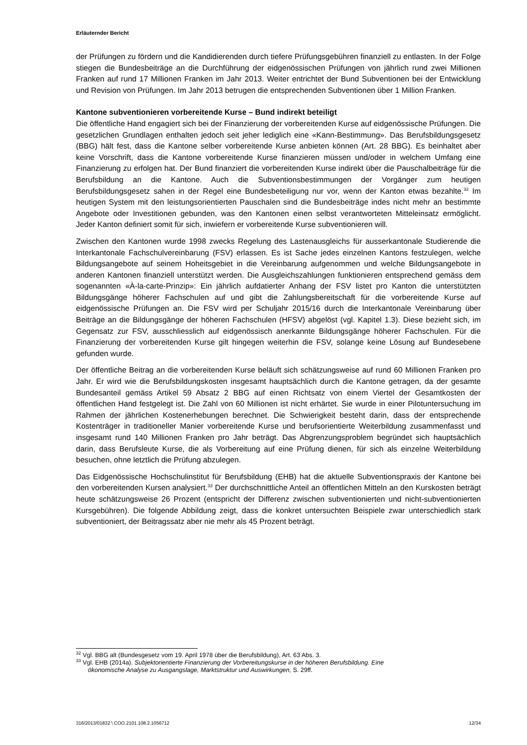Erläuternder Bericht
der Prüfungen zu fördern und die Kandidierenden durch tiefere Prüfungsgebühren finanziell zu entlasten. In der Folge stiegen die Bundesbeiträge an die Durchführung der eidgenössischen Prüfungen von jährlich rund zwei Millionen Franken auf rund 17 Millionen Franken im Jahr 2013. Weiter entrichtet der Bund Subventionen bei der Entwicklung und Revision von Prüfungen. Im Jahr 2013 betrugen die entsprechenden Subventionen über 1 Million Franken.
Kantone subventionieren vorbereitende Kurse – Bund indirekt beteiligt
Die öffentliche Hand engagiert sich bei der Finanzierung der vorbereitenden Kurse auf eidgenössische Prüfungen. Die gesetzlichen Grundlagen enthalten jedoch seit jeher lediglich eine «Kann-Bestimmung». Das Berufsbildungsgesetz (BBG) hält fest, dass die Kantone selber vorbereitende Kurse anbieten können (Art. 28 BBG). Es beinhaltet aber keine Vorschrift, dass die Kantone vorbereitende Kurse finanzieren müssen und/oder in welchem Umfang eine Finanzierung zu erfolgen hat. Der Bund finanziert die vorbereitenden Kurse indirekt über die Pauschalbeiträge für die Berufsbildung an die Kantone. Auch die Subventionsbestimmungen der Vorgänger zum heutigen Berufsbildungsgesetz sahen in der Regel eine Bundesbeteiligung nur vor, wenn der Kanton etwas bezahlte.<sup>32</sup> Im heutigen System mit den leistungsorientierten Pauschalen sind die Bundesbeiträge indes nicht mehr an bestimmte Angebote oder Investitionen gebunden, was den Kantonen einen selbst verantworteten Mitteleinsatz ermöglicht. Jeder Kanton definiert somit für sich, inwiefern er vorbereitende Kurse subventionieren will.
Zwischen den Kantonen wurde 1998 zwecks Regelung des Lastenausgleichs für ausserkantonale Studierende die Interkantonale Fachschulvereinbarung (FSV) erlassen. Es ist Sache jedes einzelnen Kantons festzulegen, welche Bildungsangebote auf seinem Hoheitsgebiet in die Vereinbarung aufgenommen und welche Bildungsangebote in anderen Kantonen finanziell unterstützt werden. Die Ausgleichszahlungen funktionieren entsprechend gemäss dem sogenannten «À-la-carte-Prinzip»: Ein jährlich aufdatierter Anhang der FSV listet pro Kanton die unterstützten Bildungsgänge höherer Fachschulen auf und gibt die Zahlungsbereitschaft für die vorbereitende Kurse auf eidgenössische Prüfungen an. Die FSV wird per Schuljahr 2015/16 durch die Interkantonale Vereinbarung über Beiträge an die Bildungsgänge der höheren Fachschulen (HFSV) abgelöst (vgl. Kapitel 1.3). Diese bezieht sich, im Gegensatz zur FSV, ausschliesslich auf eidgenössisch anerkannte Bildungsgänge höherer Fachschulen. Für die Finanzierung der vorbereitenden Kurse gilt hingegen weiterhin die FSV, solange keine Lösung auf Bundesebene gefunden wurde.
Der öffentliche Beitrag an die vorbereitenden Kurse beläuft sich schätzungsweise auf rund 60 Millionen Franken pro Jahr. Er wird wie die Berufsbildungskosten insgesamt hauptsächlich durch die Kantone getragen, da der gesamte Bundesanteil gemäss Artikel 59 Absatz 2 BBG auf einen Richtsatz von einem Viertel der Gesamtkosten der öffentlichen Hand festgelegt ist. Die Zahl von 60 Millionen ist nicht erhärtet. Sie wurde in einer Pilotuntersuchung im Rahmen der jährlichen Kostenerhebungen berechnet. Die Schwierigkeit besteht darin, dass der entsprechende Kostenträger in traditioneller Manier vorbereitende Kurse und berufsorientierte Weiterbildung zusammenfasst und insgesamt rund 140 Millionen Franken pro Jahr beträgt. Das Abgrenzungsproblem begründet sich hauptsächlich darin, dass Berufsleute Kurse, die als Vorbereitung auf eine Prüfung dienen, für sich als einzelne Weiterbildung besuchen, ohne letztlich die Prüfung abzulegen.
Das Eidgenössische Hochschulinstitut für Berufsbildung (EHB) hat die aktuelle Subventionspraxis der Kantone bei den vorbereitenden Kursen analysiert.<sup>33</sup> Der durchschnittliche Anteil an öffentlichen Mitteln an den Kurskosten beträgt heute schätzungsweise 26 Prozent (entspricht der Differenz zwischen subventionierten und nicht-subventionierten Kursgebühren). Die folgende Abbildung zeigt, dass die konkret untersuchten Beispiele zwar unterschiedlich stark subventioniert, der Beitragssatz aber nie mehr als 45 Prozent beträgt.
<sup>32</sup> Vgl. BBG alt (Bundesgesetz vom 19. April 1978 über die Berufsbildung), Art. 63 Abs. 3.
<sup>33</sup> Vgl. EHB (2014a). Subjektorientierte Finanzierung der Vorbereitungskurse in der höheren Berufsbildung. Eine
ökonomische Analyse zu Ausgangslage, Marktstruktur und Auswirkungen, S. 29ff.
316/2013/01832 \ COO.2101.108.2.1056712 12/34